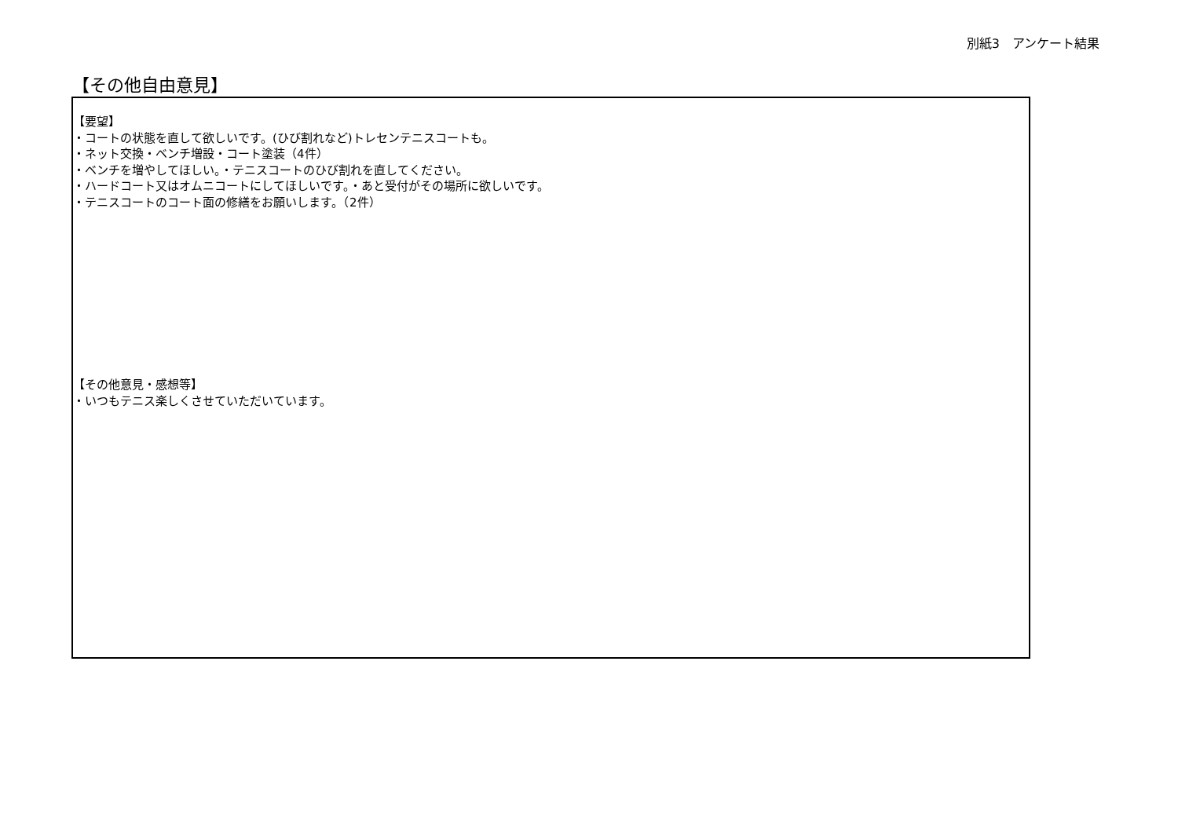別紙3　アンケート結果
【その他自由意見】
【要望】
・コートの状態を直して欲しいです。(ひび割れなど)トレセンテニスコートも。
・ネット交換・ベンチ増設・コート塗装（4件）
・ベンチを増やしてほしい。・テニスコートのひび割れを直してください。
・ハードコート又はオムニコートにしてほしいです。・あと受付がその場所に欲しいです。
・テニスコートのコート面の修繕をお願いします。（2件）
【その他意見・感想等】
・いつもテニス楽しくさせていただいています。